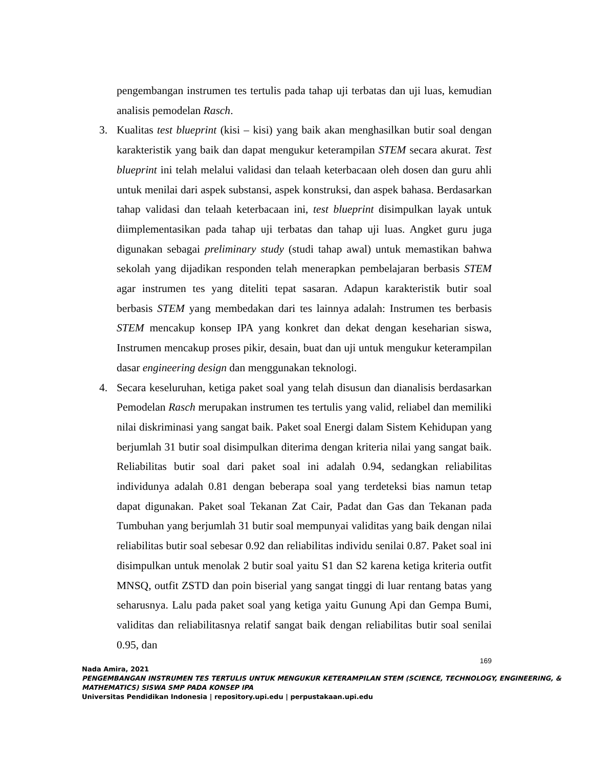pengembangan instrumen tes tertulis pada tahap uji terbatas dan uji luas, kemudian analisis pemodelan Rasch.
3. Kualitas test blueprint (kisi – kisi) yang baik akan menghasilkan butir soal dengan karakteristik yang baik dan dapat mengukur keterampilan STEM secara akurat. Test blueprint ini telah melalui validasi dan telaah keterbacaan oleh dosen dan guru ahli untuk menilai dari aspek substansi, aspek konstruksi, dan aspek bahasa. Berdasarkan tahap validasi dan telaah keterbacaan ini, test blueprint disimpulkan layak untuk diimplementasikan pada tahap uji terbatas dan tahap uji luas. Angket guru juga digunakan sebagai preliminary study (studi tahap awal) untuk memastikan bahwa sekolah yang dijadikan responden telah menerapkan pembelajaran berbasis STEM agar instrumen tes yang diteliti tepat sasaran. Adapun karakteristik butir soal berbasis STEM yang membedakan dari tes lainnya adalah: Instrumen tes berbasis STEM mencakup konsep IPA yang konkret dan dekat dengan keseharian siswa, Instrumen mencakup proses pikir, desain, buat dan uji untuk mengukur keterampilan dasar engineering design dan menggunakan teknologi.
4. Secara keseluruhan, ketiga paket soal yang telah disusun dan dianalisis berdasarkan Pemodelan Rasch merupakan instrumen tes tertulis yang valid, reliabel dan memiliki nilai diskriminasi yang sangat baik. Paket soal Energi dalam Sistem Kehidupan yang berjumlah 31 butir soal disimpulkan diterima dengan kriteria nilai yang sangat baik. Reliabilitas butir soal dari paket soal ini adalah 0.94, sedangkan reliabilitas individunya adalah 0.81 dengan beberapa soal yang terdeteksi bias namun tetap dapat digunakan. Paket soal Tekanan Zat Cair, Padat dan Gas dan Tekanan pada Tumbuhan yang berjumlah 31 butir soal mempunyai validitas yang baik dengan nilai reliabilitas butir soal sebesar 0.92 dan reliabilitas individu senilai 0.87. Paket soal ini disimpulkan untuk menolak 2 butir soal yaitu S1 dan S2 karena ketiga kriteria outfit MNSQ, outfit ZSTD dan poin biserial yang sangat tinggi di luar rentang batas yang seharusnya. Lalu pada paket soal yang ketiga yaitu Gunung Api dan Gempa Bumi, validitas dan reliabilitasnya relatif sangat baik dengan reliabilitas butir soal senilai 0.95, dan
169
Nada Amira, 2021
PENGEMBANGAN INSTRUMEN TES TERTULIS UNTUK MENGUKUR KETERAMPILAN STEM (SCIENCE, TECHNOLOGY, ENGINEERING, & MATHEMATICS) SISWA SMP PADA KONSEP IPA
Universitas Pendidikan Indonesia | repository.upi.edu | perpustakaan.upi.edu